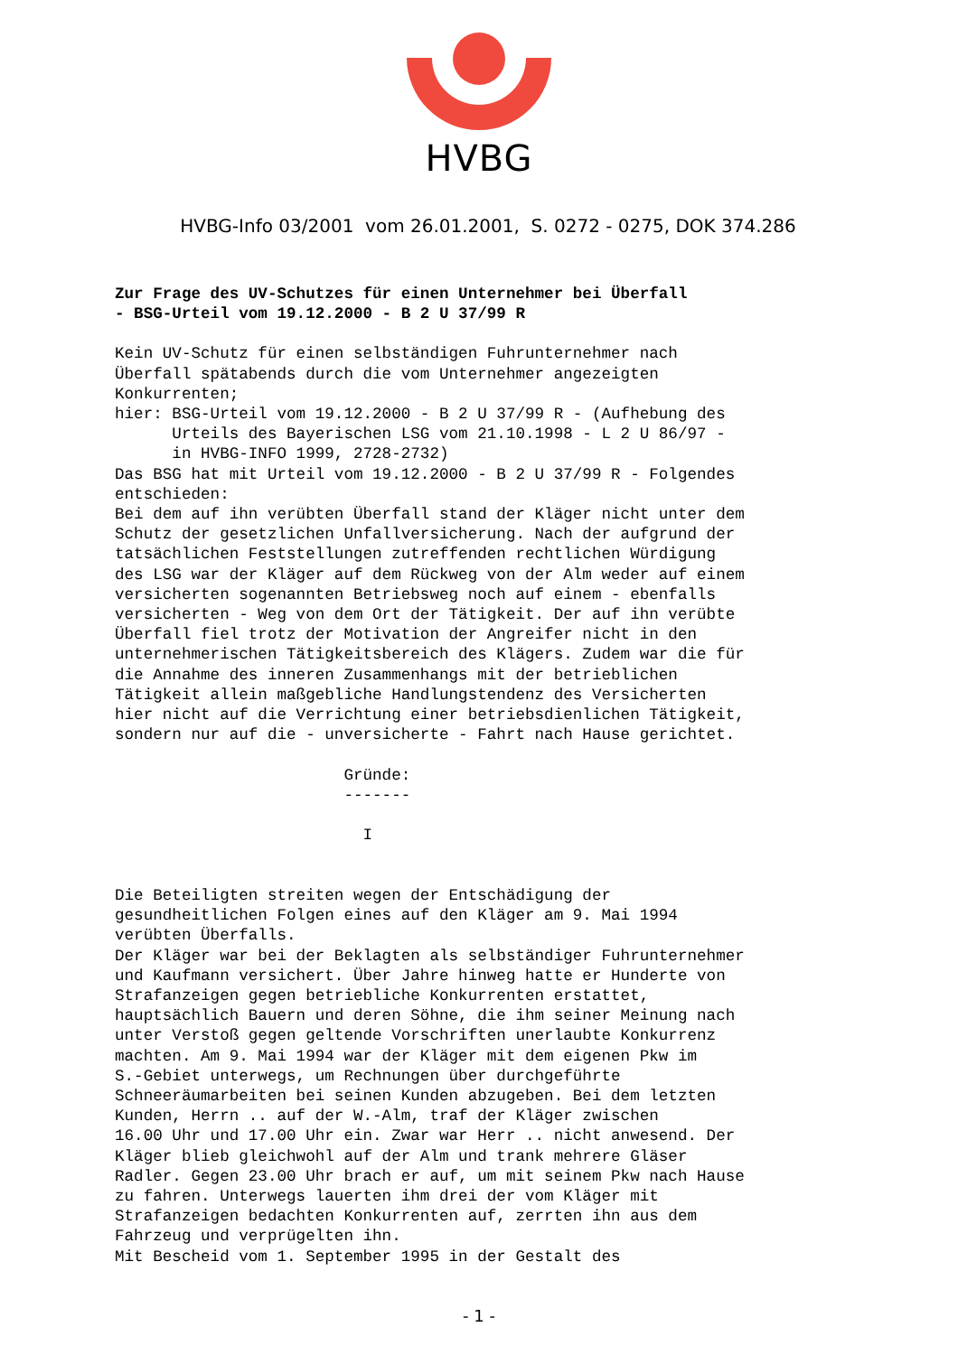HVBG
HVBG-Info 03/2001 vom 26.01.2001, S. 0272 - 0275, DOK 374.286
Zur Frage des UV-Schutzes für einen Unternehmer bei Überfall
- BSG-Urteil vom 19.12.2000 - B 2 U 37/99 R
Kein UV-Schutz für einen selbständigen Fuhrunternehmer nach
Überfall spätabends durch die vom Unternehmer angezeigten
Konkurrenten;
hier: BSG-Urteil vom 19.12.2000 - B 2 U 37/99 R - (Aufhebung des
      Urteils des Bayerischen LSG vom 21.10.1998 - L 2 U 86/97 -
      in HVBG-INFO 1999, 2728-2732)
Das BSG hat mit Urteil vom 19.12.2000 - B 2 U 37/99 R - Folgendes
entschieden:
Bei dem auf ihn verübten Überfall stand der Kläger nicht unter dem
Schutz der gesetzlichen Unfallversicherung. Nach der aufgrund der
tatsächlichen Feststellungen zutreffenden rechtlichen Würdigung
des LSG war der Kläger auf dem Rückweg von der Alm weder auf einem
versicherten sogenannten Betriebsweg noch auf einem - ebenfalls
versicherten - Weg von dem Ort der Tätigkeit. Der auf ihn verübte
Überfall fiel trotz der Motivation der Angreifer nicht in den
unternehmerischen Tätigkeitsbereich des Klägers. Zudem war die für
die Annahme des inneren Zusammenhangs mit der betrieblichen
Tätigkeit allein maßgebliche Handlungstendenz des Versicherten
hier nicht auf die Verrichtung einer betriebsdienlichen Tätigkeit,
sondern nur auf die - unversicherte - Fahrt nach Hause gerichtet.

                        Gründe:
                        -------

                          I


Die Beteiligten streiten wegen der Entschädigung der
gesundheitlichen Folgen eines auf den Kläger am 9. Mai 1994
verübten Überfalls.
Der Kläger war bei der Beklagten als selbständiger Fuhrunternehmer
und Kaufmann versichert. Über Jahre hinweg hatte er Hunderte von
Strafanzeigen gegen betriebliche Konkurrenten erstattet,
hauptsächlich Bauern und deren Söhne, die ihm seiner Meinung nach
unter Verstoß gegen geltende Vorschriften unerlaubte Konkurrenz
machten. Am 9. Mai 1994 war der Kläger mit dem eigenen Pkw im
S.-Gebiet unterwegs, um Rechnungen über durchgeführte
Schneeräumarbeiten bei seinen Kunden abzugeben. Bei dem letzten
Kunden, Herrn .. auf der W.-Alm, traf der Kläger zwischen
16.00 Uhr und 17.00 Uhr ein. Zwar war Herr .. nicht anwesend. Der
Kläger blieb gleichwohl auf der Alm und trank mehrere Gläser
Radler. Gegen 23.00 Uhr brach er auf, um mit seinem Pkw nach Hause
zu fahren. Unterwegs lauerten ihm drei der vom Kläger mit
Strafanzeigen bedachten Konkurrenten auf, zerrten ihn aus dem
Fahrzeug und verprügelten ihn.
Mit Bescheid vom 1. September 1995 in der Gestalt des
- 1 -